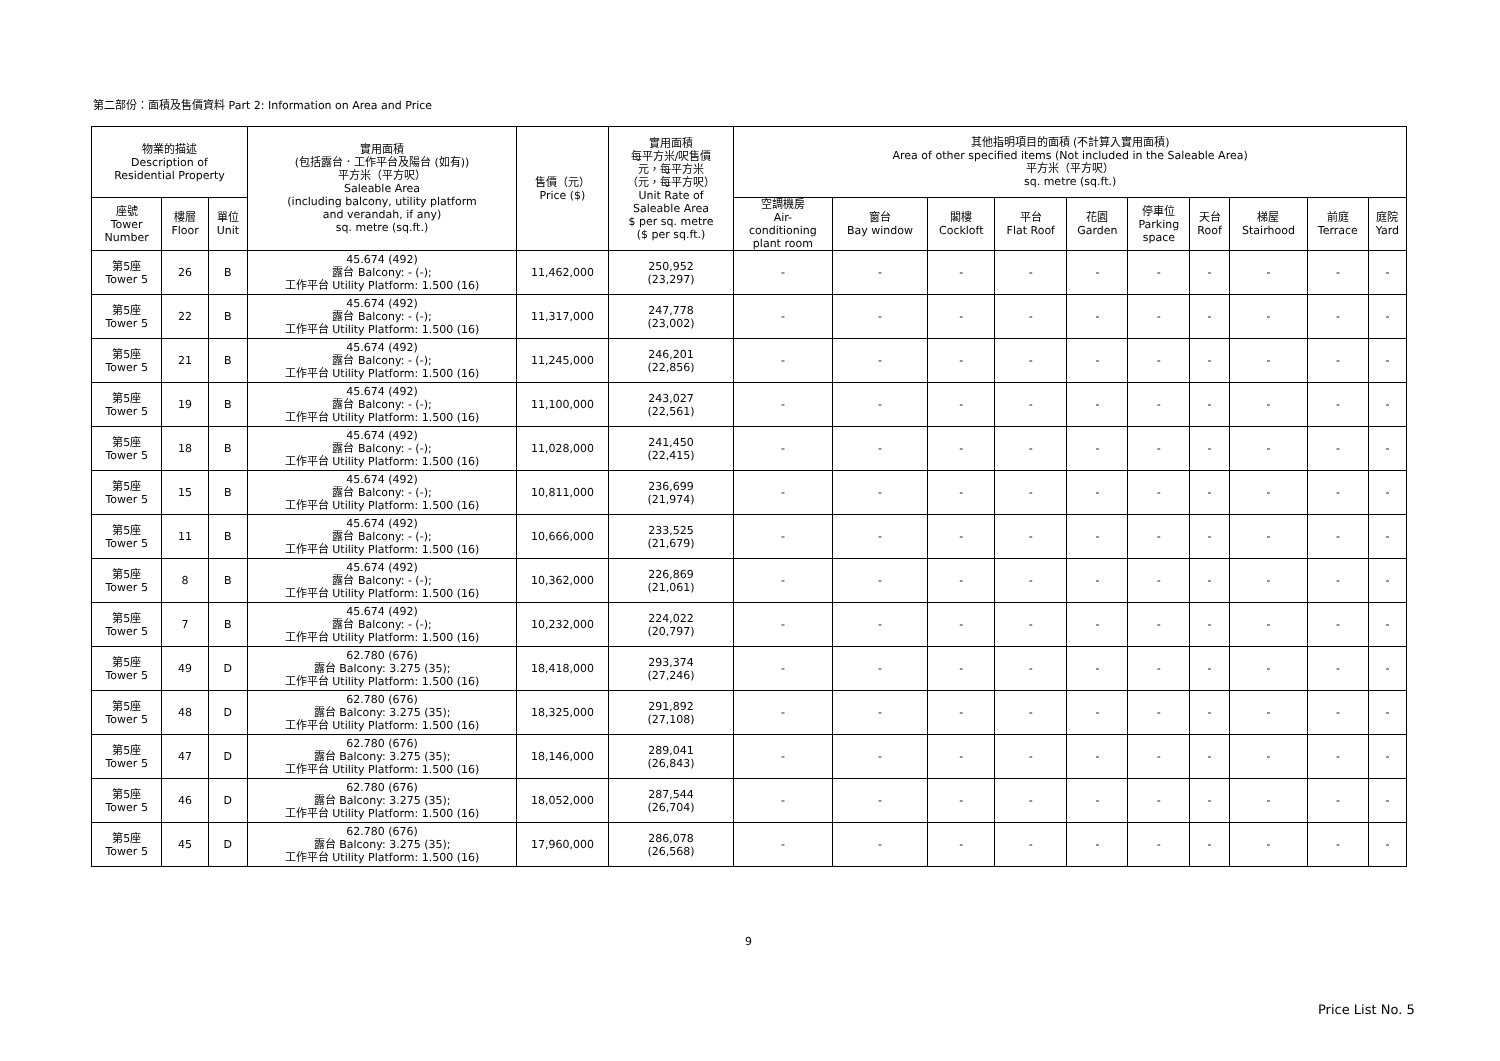第二部份：面積及售價資料 Part 2: Information on Area and Price
| 物業的描述 Description of Residential Property | | | 實用面積 (包括露台．工作平台及陽台 (如有)) 平方米（平方呎） Saleable Area (including balcony, utility platform and verandah, if any) sq. metre (sq.ft.) | 售價（元） Price ($) | 實用面積 每平方米/呎售價 元，每平方米 （元，每平方呎） Unit Rate of Saleable Area $ per sq. metre ($ per sq.ft.) | 其他指明項目的面積 (不計算入實用面積) Area of other specified items (Not included in the Saleable Area) 平方米（平方呎） sq. metre (sq.ft.) | | | | | | | | | |
| --- | --- | --- | --- | --- | --- | --- | --- | --- | --- | --- | --- | --- | --- | --- | --- |
| 座號 Tower Number | 樓層 Floor | 單位 Unit | | | | 空調機房 Air- conditioning plant room | 窗台 Bay window | 閣樓 Cockloft | 平台 Flat Roof | 花園 Garden | 停車位 Parking space | 天台 Roof | 梯屋 Stairhood | 前庭 Terrace | 庭院 Yard |
| 第5座 Tower 5 | 26 | B | 45.674 (492) 露台 Balcony: - (-); 工作平台 Utility Platform: 1.500 (16) | 11,462,000 | 250,952 (23,297) | - | - | - | - | - | - | - | - | - | - |
| 第5座 Tower 5 | 22 | B | 45.674 (492) 露台 Balcony: - (-); 工作平台 Utility Platform: 1.500 (16) | 11,317,000 | 247,778 (23,002) | - | - | - | - | - | - | - | - | - | - |
| 第5座 Tower 5 | 21 | B | 45.674 (492) 露台 Balcony: - (-); 工作平台 Utility Platform: 1.500 (16) | 11,245,000 | 246,201 (22,856) | - | - | - | - | - | - | - | - | - | - |
| 第5座 Tower 5 | 19 | B | 45.674 (492) 露台 Balcony: - (-); 工作平台 Utility Platform: 1.500 (16) | 11,100,000 | 243,027 (22,561) | - | - | - | - | - | - | - | - | - | - |
| 第5座 Tower 5 | 18 | B | 45.674 (492) 露台 Balcony: - (-); 工作平台 Utility Platform: 1.500 (16) | 11,028,000 | 241,450 (22,415) | - | - | - | - | - | - | - | - | - | - |
| 第5座 Tower 5 | 15 | B | 45.674 (492) 露台 Balcony: - (-); 工作平台 Utility Platform: 1.500 (16) | 10,811,000 | 236,699 (21,974) | - | - | - | - | - | - | - | - | - | - |
| 第5座 Tower 5 | 11 | B | 45.674 (492) 露台 Balcony: - (-); 工作平台 Utility Platform: 1.500 (16) | 10,666,000 | 233,525 (21,679) | - | - | - | - | - | - | - | - | - | - |
| 第5座 Tower 5 | 8 | B | 45.674 (492) 露台 Balcony: - (-); 工作平台 Utility Platform: 1.500 (16) | 10,362,000 | 226,869 (21,061) | - | - | - | - | - | - | - | - | - | - |
| 第5座 Tower 5 | 7 | B | 45.674 (492) 露台 Balcony: - (-); 工作平台 Utility Platform: 1.500 (16) | 10,232,000 | 224,022 (20,797) | - | - | - | - | - | - | - | - | - | - |
| 第5座 Tower 5 | 49 | D | 62.780 (676) 露台 Balcony: 3.275 (35); 工作平台 Utility Platform: 1.500 (16) | 18,418,000 | 293,374 (27,246) | - | - | - | - | - | - | - | - | - | - |
| 第5座 Tower 5 | 48 | D | 62.780 (676) 露台 Balcony: 3.275 (35); 工作平台 Utility Platform: 1.500 (16) | 18,325,000 | 291,892 (27,108) | - | - | - | - | - | - | - | - | - | - |
| 第5座 Tower 5 | 47 | D | 62.780 (676) 露台 Balcony: 3.275 (35); 工作平台 Utility Platform: 1.500 (16) | 18,146,000 | 289,041 (26,843) | - | - | - | - | - | - | - | - | - | - |
| 第5座 Tower 5 | 46 | D | 62.780 (676) 露台 Balcony: 3.275 (35); 工作平台 Utility Platform: 1.500 (16) | 18,052,000 | 287,544 (26,704) | - | - | - | - | - | - | - | - | - | - |
| 第5座 Tower 5 | 45 | D | 62.780 (676) 露台 Balcony: 3.275 (35); 工作平台 Utility Platform: 1.500 (16) | 17,960,000 | 286,078 (26,568) | - | - | - | - | - | - | - | - | - | - |
9
Price List No. 5